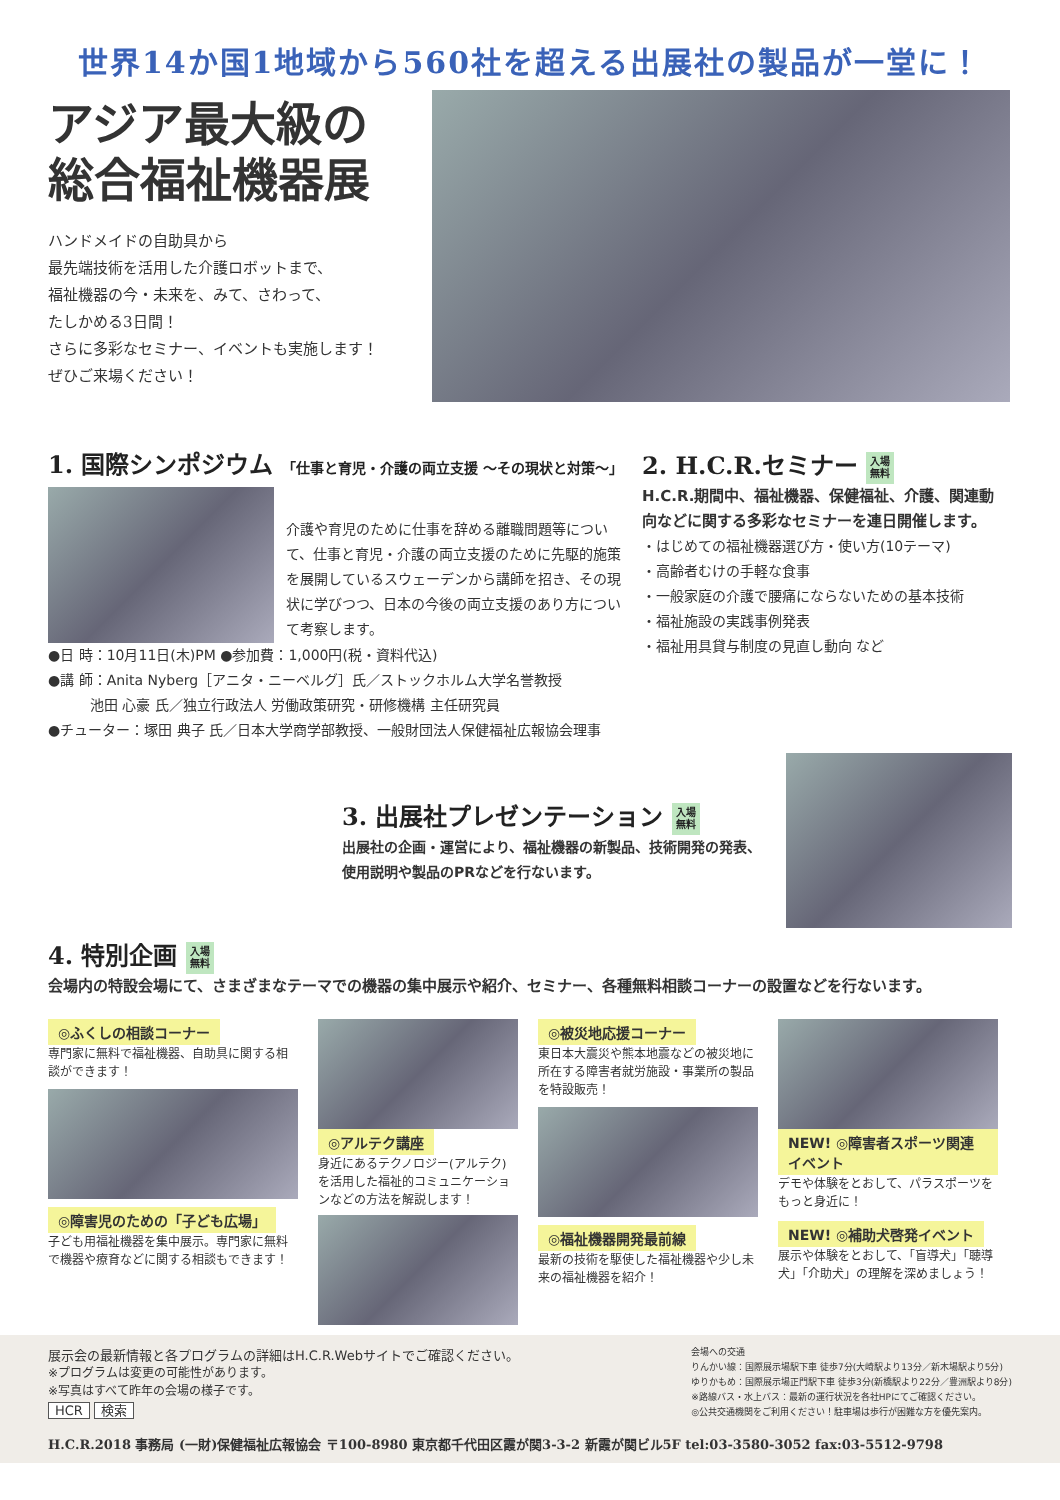世界14か国1地域から560社を超える出展社の製品が一堂に！
アジア最大級の
総合福祉機器展
ハンドメイドの自助具から
最先端技術を活用した介護ロボットまで、
福祉機器の今・未来を、みて、さわって、
たしかめる3日間！
さらに多彩なセミナー、イベントも実施します！
ぜひご来場ください！
1. 国際シンポジウム 「仕事と育児・介護の両立支援 ～その現状と対策～」
介護や育児のために仕事を辞める離職問題等について、仕事と育児・介護の両立支援のために先駆的施策を展開しているスウェーデンから講師を招き、その現状に学びつつ、日本の今後の両立支援のあり方について考察します。
●日 時：10月11日(木)PM ●参加費：1,000円(税・資料代込)
●講 師：Anita Nyberg［アニタ・ニーベルグ］氏／ストックホルム大学名誉教授
　　　池田 心豪 氏／独立行政法人 労働政策研究・研修機構 主任研究員
●チューター：塚田 典子 氏／日本大学商学部教授、一般財団法人保健福祉広報協会理事
2. H.C.R.セミナー 入場
無料
H.C.R.期間中、福祉機器、保健福祉、介護、関連動向などに関する多彩なセミナーを連日開催します。
・はじめての福祉機器選び方・使い方(10テーマ)
・高齢者むけの手軽な食事
・一般家庭の介護で腰痛にならないための基本技術
・福祉施設の実践事例発表
・福祉用具貸与制度の見直し動向 など
3. 出展社プレゼンテーション 入場
無料
出展社の企画・運営により、福祉機器の新製品、技術開発の発表、使用説明や製品のPRなどを行ないます。
4. 特別企画 入場
無料
会場内の特設会場にて、さまざまなテーマでの機器の集中展示や紹介、セミナー、各種無料相談コーナーの設置などを行ないます。
◎ふくしの相談コーナー
専門家に無料で福祉機器、自助具に関する相談ができます！
◎障害児のための「子ども広場」
子ども用福祉機器を集中展示。専門家に無料で機器や療育などに関する相談もできます！
◎アルテク講座
身近にあるテクノロジー(アルテク)を活用した福祉的コミュニケーションなどの方法を解説します！
◎被災地応援コーナー
東日本大震災や熊本地震などの被災地に所在する障害者就労施設・事業所の製品を特設販売！
◎福祉機器開発最前線
最新の技術を駆使した福祉機器や少し未来の福祉機器を紹介！
NEW! ◎障害者スポーツ関連イベント
デモや体験をとおして、パラスポーツをもっと身近に！
NEW! ◎補助犬啓発イベント
展示や体験をとおして、「盲導犬」「聴導犬」「介助犬」の理解を深めましょう！
展示会の最新情報と各プログラムの詳細はH.C.R.Webサイトでご確認ください。
※プログラムは変更の可能性があります。
※写真はすべて昨年の会場の様子です。
HCR 検索
会場への交通
りんかい線：国際展示場駅下車 徒歩7分(大崎駅より13分／新木場駅より5分)
ゆりかもめ：国際展示場正門駅下車 徒歩3分(新橋駅より22分／豊洲駅より8分)
※路線バス・水上バス：最新の運行状況を各社HPにてご確認ください。
◎公共交通機関をご利用ください！駐車場は歩行が困難な方を優先案内。
H.C.R.2018 事務局 (一財)保健福祉広報協会 〒100-8980 東京都千代田区霞が関3-3-2 新霞が関ビル5F tel:03-3580-3052 fax:03-5512-9798